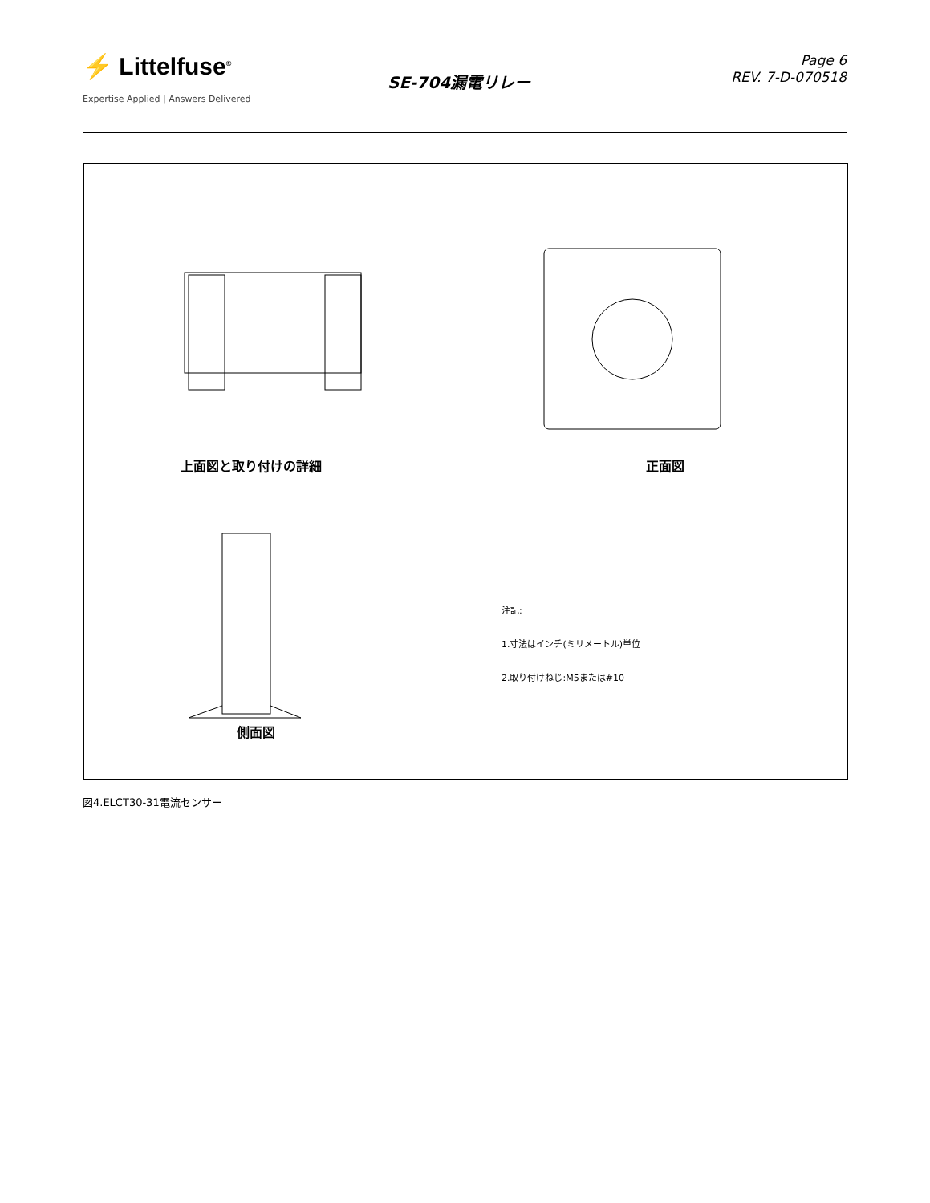⚡ Littelfuse<sup>®</sup>
Expertise Applied | Answers Delivered
SE-704漏電リレー
Page 6
REV. 7-D-070518
上面図と取り付けの詳細 正面図
側面図
注記:
1.寸法はインチ(ミリメートル)単位
2.取り付けねじ:M5または#10
図4.ELCT30-31電流センサー